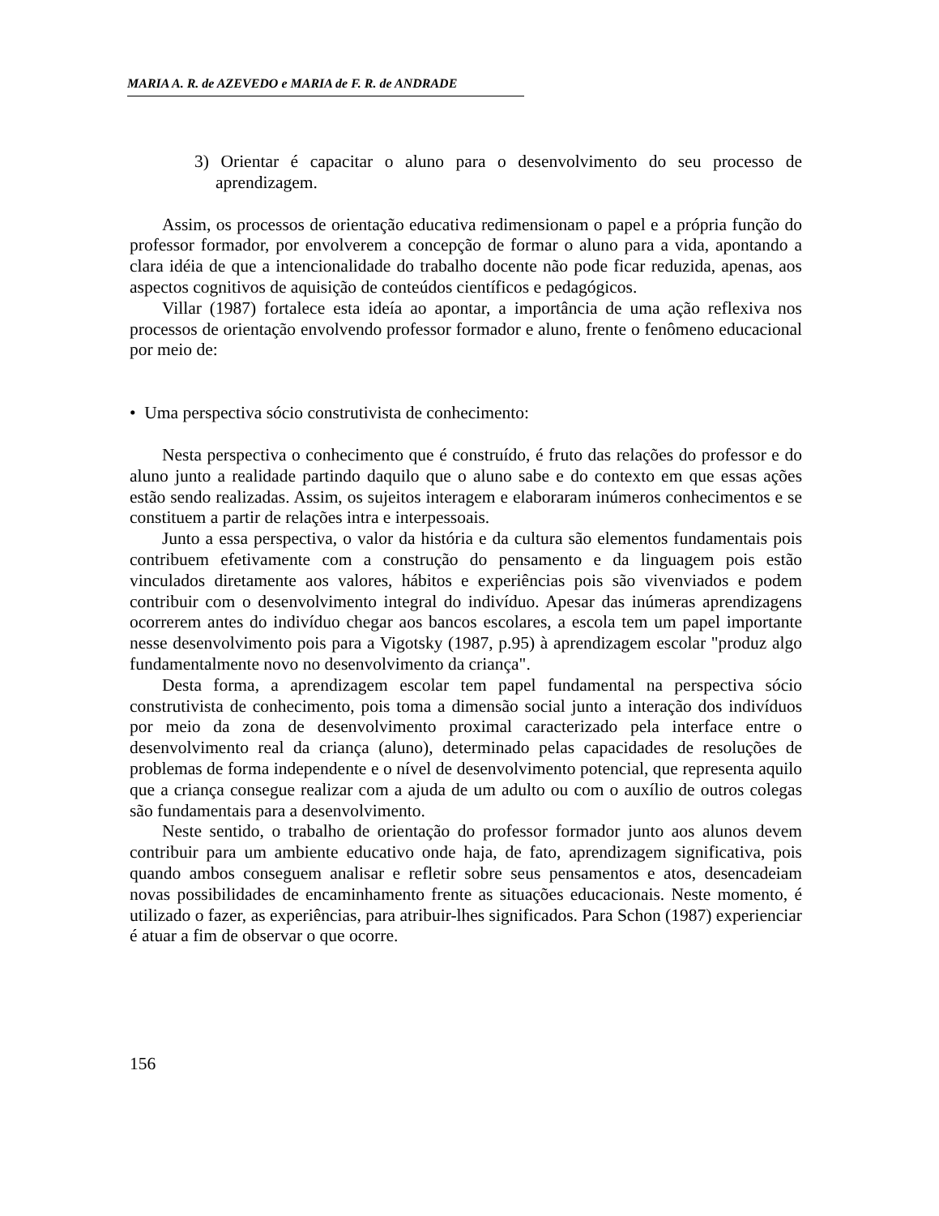MARIA A. R. de AZEVEDO e MARIA de F. R. de ANDRADE
3) Orientar é capacitar o aluno para o desenvolvimento do seu processo de aprendizagem.
Assim, os processos de orientação educativa redimensionam o papel e a própria função do professor formador, por envolverem a concepção de formar o aluno para a vida, apontando a clara idéia de que a intencionalidade do trabalho docente não pode ficar reduzida, apenas, aos aspectos cognitivos de aquisição de conteúdos científicos e pedagógicos.
Villar (1987) fortalece esta ideía ao apontar, a importância de uma ação reflexiva nos processos de orientação envolvendo professor formador e aluno, frente o fenômeno educacional por meio de:
• Uma perspectiva sócio construtivista de conhecimento:
Nesta perspectiva o conhecimento que é construído, é fruto das relações do professor e do aluno junto a realidade partindo daquilo que o aluno sabe e do contexto em que essas ações estão sendo realizadas. Assim, os sujeitos interagem e elaboraram inúmeros conhecimentos e se constituem a partir de relações intra e interpessoais.
Junto a essa perspectiva, o valor da história e da cultura são elementos fundamentais pois contribuem efetivamente com a construção do pensamento e da linguagem pois estão vinculados diretamente aos valores, hábitos e experiências pois são vivenviados e podem contribuir com o desenvolvimento integral do indivíduo. Apesar das inúmeras aprendizagens ocorrerem antes do indivíduo chegar aos bancos escolares, a escola tem um papel importante nesse desenvolvimento pois para a Vigotsky (1987, p.95) à aprendizagem escolar "produz algo fundamentalmente novo no desenvolvimento da criança".
Desta forma, a aprendizagem escolar tem papel fundamental na perspectiva sócio construtivista de conhecimento, pois toma a dimensão social junto a interação dos indivíduos por meio da zona de desenvolvimento proximal caracterizado pela interface entre o desenvolvimento real da criança (aluno), determinado pelas capacidades de resoluções de problemas de forma independente e o nível de desenvolvimento potencial, que representa aquilo que a criança consegue realizar com a ajuda de um adulto ou com o auxílio de outros colegas são fundamentais para a desenvolvimento.
Neste sentido, o trabalho de orientação do professor formador junto aos alunos devem contribuir para um ambiente educativo onde haja, de fato, aprendizagem significativa, pois quando ambos conseguem analisar e refletir sobre seus pensamentos e atos, desencadeiam novas possibilidades de encaminhamento frente as situações educacionais. Neste momento, é utilizado o fazer, as experiências, para atribuir-lhes significados. Para Schon (1987) experienciar é atuar a fim de observar o que ocorre.
156